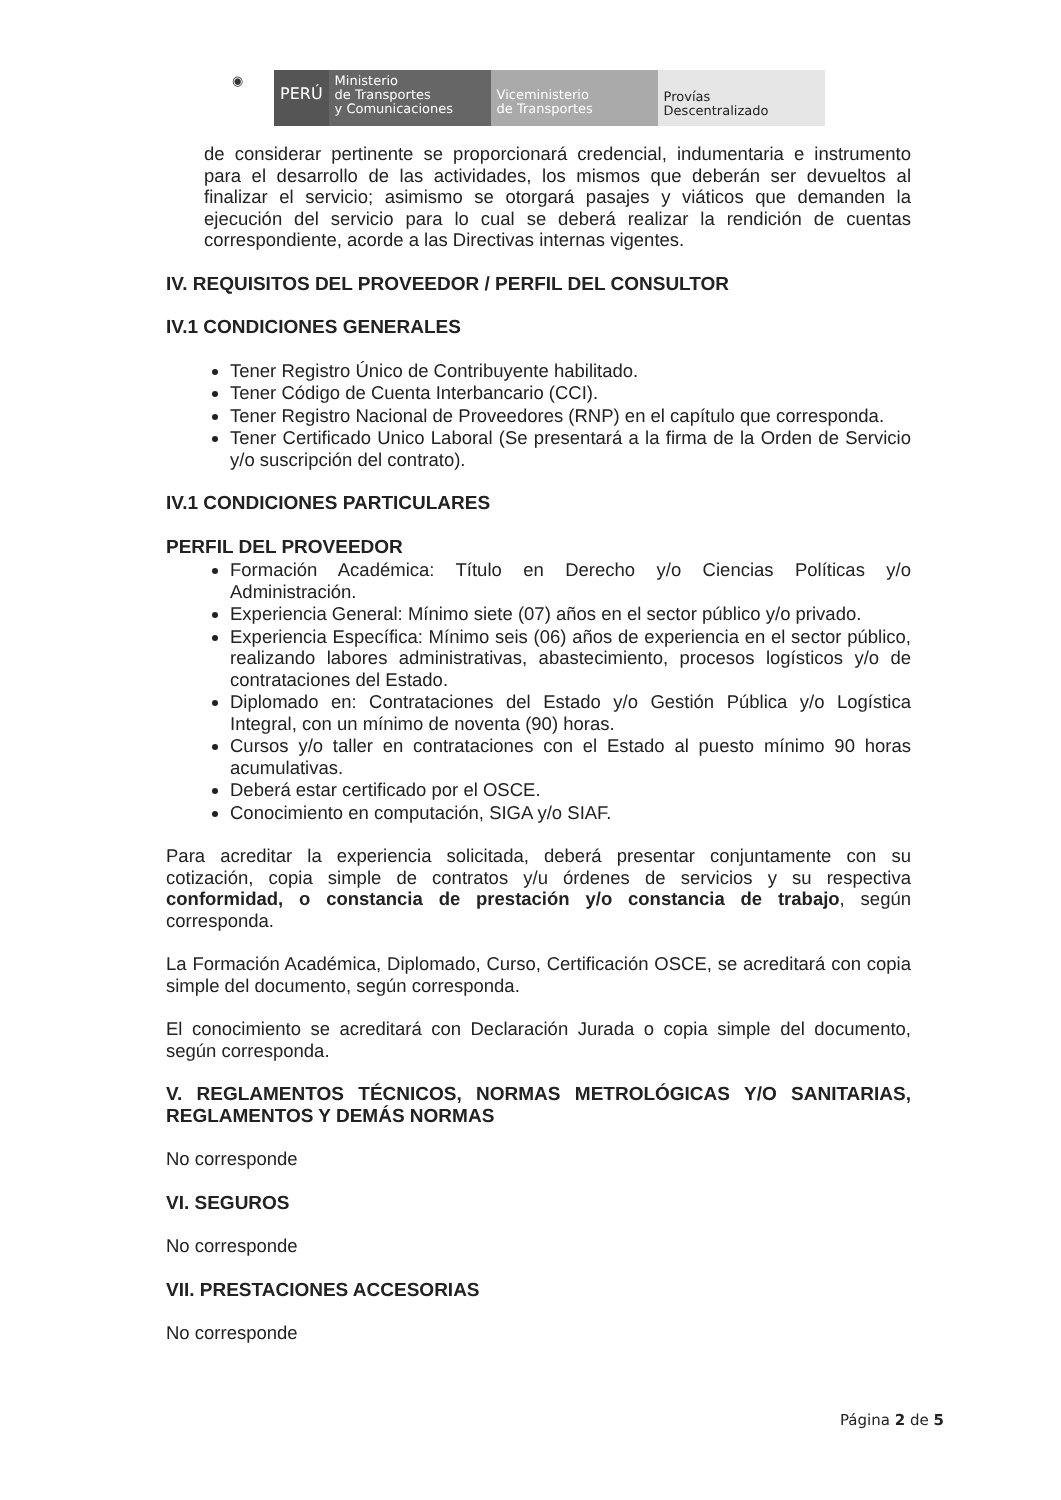◉
PERÚ
Ministerio
de Transportes
y Comunicaciones
Viceministerio
de Transportes
Provías
Descentralizado
de considerar pertinente se proporcionará credencial, indumentaria e instrumento para el desarrollo de las actividades, los mismos que deberán ser devueltos al finalizar el servicio; asimismo se otorgará pasajes y viáticos que demanden la ejecución del servicio para lo cual se deberá realizar la rendición de cuentas correspondiente, acorde a las Directivas internas vigentes.
IV. REQUISITOS DEL PROVEEDOR / PERFIL DEL CONSULTOR
IV.1 CONDICIONES GENERALES
Tener Registro Único de Contribuyente habilitado.
Tener Código de Cuenta Interbancario (CCI).
Tener Registro Nacional de Proveedores (RNP) en el capítulo que corresponda.
Tener Certificado Unico Laboral (Se presentará a la firma de la Orden de Servicio y/o suscripción del contrato).
IV.1 CONDICIONES PARTICULARES
PERFIL DEL PROVEEDOR
Formación Académica: Título en Derecho y/o Ciencias Políticas y/o Administración.
Experiencia General: Mínimo siete (07) años en el sector público y/o privado.
Experiencia Específica: Mínimo seis (06) años de experiencia en el sector público, realizando labores administrativas, abastecimiento, procesos logísticos y/o de contrataciones del Estado.
Diplomado en: Contrataciones del Estado y/o Gestión Pública y/o Logística Integral, con un mínimo de noventa (90) horas.
Cursos y/o taller en contrataciones con el Estado al puesto mínimo 90 horas acumulativas.
Deberá estar certificado por el OSCE.
Conocimiento en computación, SIGA y/o SIAF.
Para acreditar la experiencia solicitada, deberá presentar conjuntamente con su cotización, copia simple de contratos y/u órdenes de servicios y su respectiva conformidad, o constancia de prestación y/o constancia de trabajo, según corresponda.
La Formación Académica, Diplomado, Curso, Certificación OSCE, se acreditará con copia simple del documento, según corresponda.
El conocimiento se acreditará con Declaración Jurada o copia simple del documento, según corresponda.
V. REGLAMENTOS TÉCNICOS, NORMAS METROLÓGICAS Y/O SANITARIAS, REGLAMENTOS Y DEMÁS NORMAS
No corresponde
VI. SEGUROS
No corresponde
VII. PRESTACIONES ACCESORIAS
No corresponde
Página 2 de 5